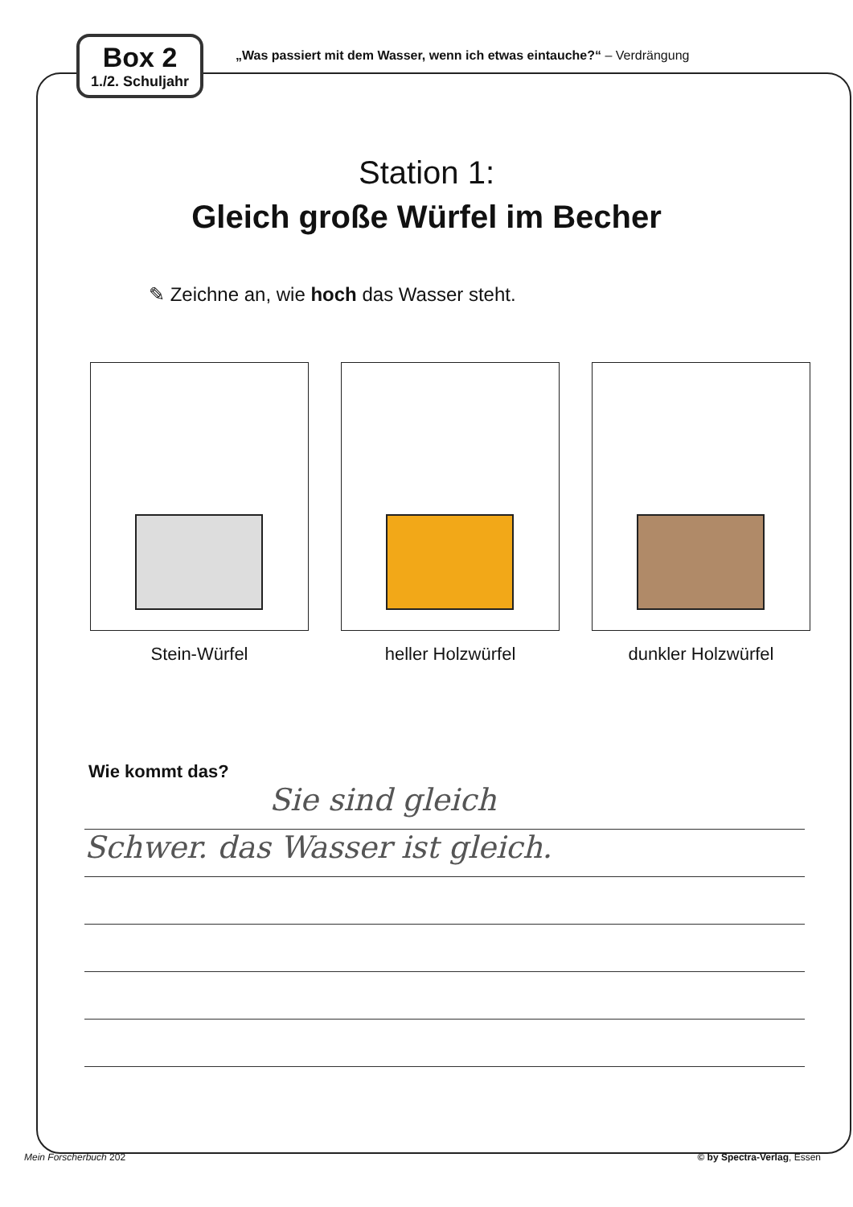Box 2
1./2. Schuljahr
„Was passiert mit dem Wasser, wenn ich etwas eintauche?“ – Verdrängung
Station 1:
Gleich große Würfel im Becher
✎ Zeichne an, wie hoch das Wasser steht.
Stein-Würfel heller Holzwürfel dunkler Holzwürfel
Wie kommt das?
Sie sind gleich
Schwer. das Wasser ist gleich.
Mein Forscherbuch 202 © by Spectra-Verlag, Essen